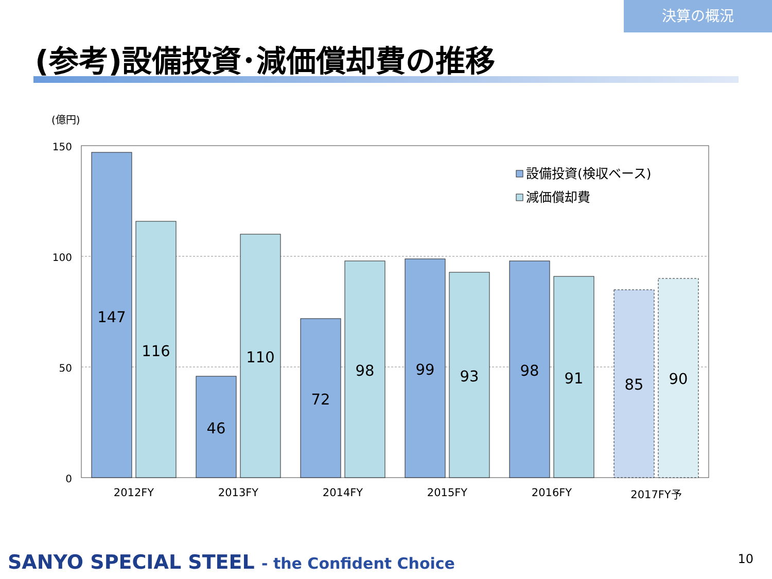決算の概況
(参考)設備投資･減価償却費の推移
(億円)
150
100
50
0
147
116
46
110
72
98
99
93
98
91
85
90
2012FY
2013FY
2014FY
2015FY
2016FY
2017FY予
設備投資(検収ベース)
減価償却費
SANYO SPECIAL STEEL - the Confident Choice
10